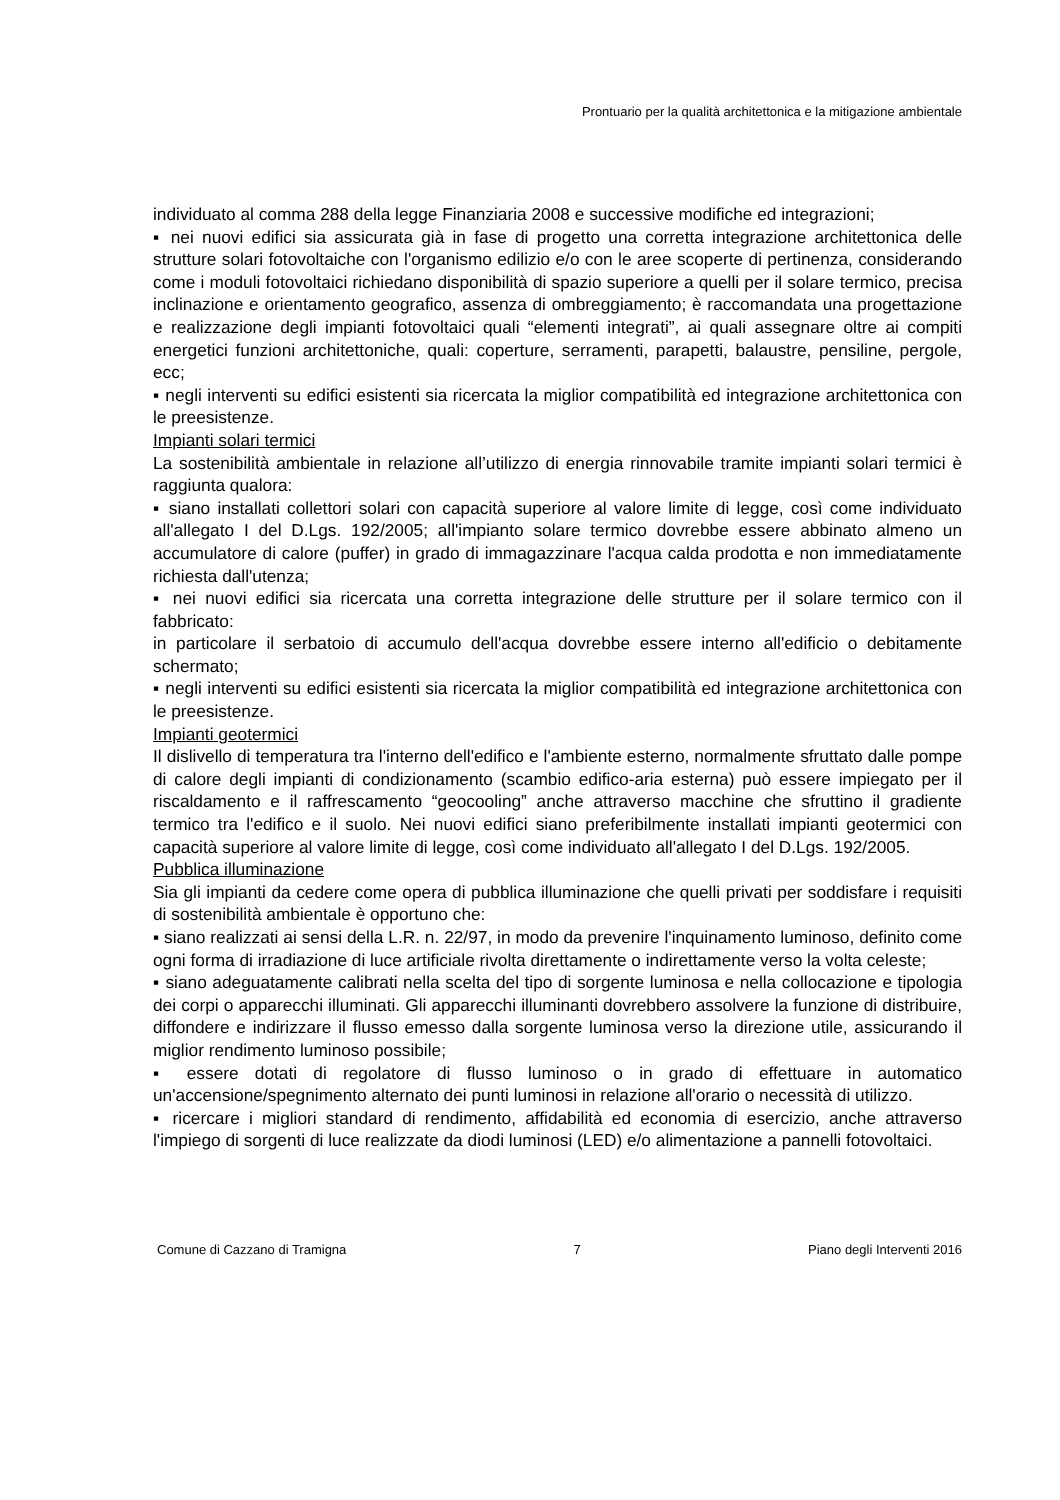Prontuario per la qualità architettonica e la mitigazione ambientale
individuato al comma 288 della legge Finanziaria 2008 e successive modifiche ed integrazioni;
▪ nei nuovi edifici sia assicurata già in fase di progetto una corretta integrazione architettonica delle strutture solari fotovoltaiche con l'organismo edilizio e/o con le aree scoperte di pertinenza, considerando come i moduli fotovoltaici richiedano disponibilità di spazio superiore a quelli per il solare termico, precisa inclinazione e orientamento geografico, assenza di ombreggiamento; è raccomandata una progettazione e realizzazione degli impianti fotovoltaici quali “elementi integrati”, ai quali assegnare oltre ai compiti energetici funzioni architettoniche, quali: coperture, serramenti, parapetti, balaustre, pensiline, pergole, ecc;
▪ negli interventi su edifici esistenti sia ricercata la miglior compatibilità ed integrazione architettonica con le preesistenze.
Impianti solari termici
La sostenibilità ambientale in relazione all’utilizzo di energia rinnovabile tramite impianti solari termici è raggiunta qualora:
▪ siano installati collettori solari con capacità superiore al valore limite di legge, così come individuato all'allegato I del D.Lgs. 192/2005; all'impianto solare termico dovrebbe essere abbinato almeno un accumulatore di calore (puffer) in grado di immagazzinare l'acqua calda prodotta e non immediatamente richiesta dall'utenza;
▪ nei nuovi edifici sia ricercata una corretta integrazione delle strutture per il solare termico con il fabbricato:
in particolare il serbatoio di accumulo dell'acqua dovrebbe essere interno all'edificio o debitamente schermato;
▪ negli interventi su edifici esistenti sia ricercata la miglior compatibilità ed integrazione architettonica con le preesistenze.
Impianti geotermici
Il dislivello di temperatura tra l'interno dell'edifico e l'ambiente esterno, normalmente sfruttato dalle pompe di calore degli impianti di condizionamento (scambio edifico-aria esterna) può essere impiegato per il riscaldamento e il raffrescamento “geocooling” anche attraverso macchine che sfruttino il gradiente termico tra l'edifico e il suolo. Nei nuovi edifici siano preferibilmente installati impianti geotermici con capacità superiore al valore limite di legge, così come individuato all'allegato I del D.Lgs. 192/2005.
Pubblica illuminazione
Sia gli impianti da cedere come opera di pubblica illuminazione che quelli privati per soddisfare i requisiti di sostenibilità ambientale è opportuno che:
▪ siano realizzati ai sensi della L.R. n. 22/97, in modo da prevenire l'inquinamento luminoso, definito come ogni forma di irradiazione di luce artificiale rivolta direttamente o indirettamente verso la volta celeste;
▪ siano adeguatamente calibrati nella scelta del tipo di sorgente luminosa e nella collocazione e tipologia dei corpi o apparecchi illuminati. Gli apparecchi illuminanti dovrebbero assolvere la funzione di distribuire, diffondere e indirizzare il flusso emesso dalla sorgente luminosa verso la direzione utile, assicurando il miglior rendimento luminoso possibile;
▪ essere dotati di regolatore di flusso luminoso o in grado di effettuare in automatico un'accensione/spegnimento alternato dei punti luminosi in relazione all'orario o necessità di utilizzo.
▪ ricercare i migliori standard di rendimento, affidabilità ed economia di esercizio, anche attraverso l'impiego di sorgenti di luce realizzate da diodi luminosi (LED) e/o alimentazione a pannelli fotovoltaici.
Comune di Cazzano di Tramigna 7 Piano degli Interventi 2016